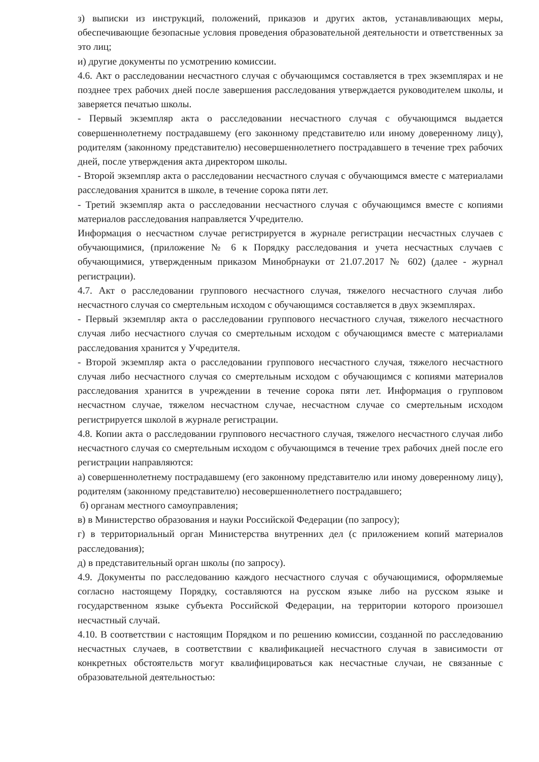з) выписки из инструкций, положений, приказов и других актов, устанавливающих меры, обеспечивающие безопасные условия проведения образовательной деятельности и ответственных за это лиц;
и) другие документы по усмотрению комиссии.
4.6. Акт о расследовании несчастного случая с обучающимся составляется в трех экземплярах и не позднее трех рабочих дней после завершения расследования утверждается руководителем школы, и заверяется печатью школы.
- Первый экземпляр акта о расследовании несчастного случая с обучающимся выдается совершеннолетнему пострадавшему (его законному представителю или иному доверенному лицу), родителям (законному представителю) несовершеннолетнего пострадавшего в течение трех рабочих дней, после утверждения акта директором школы.
- Второй экземпляр акта о расследовании несчастного случая с обучающимся вместе с материалами расследования хранится в школе, в течение сорока пяти лет.
- Третий экземпляр акта о расследовании несчастного случая с обучающимся вместе с копиями материалов расследования направляется Учредителю.
Информация о несчастном случае регистрируется в журнале регистрации несчастных случаев с обучающимися, (приложение № 6 к Порядку расследования и учета несчастных случаев с обучающимися, утвержденным приказом Минобрнауки от 21.07.2017 № 602) (далее - журнал регистрации).
4.7. Акт о расследовании группового несчастного случая, тяжелого несчастного случая либо несчастного случая со смертельным исходом с обучающимся составляется в двух экземплярах.
- Первый экземпляр акта о расследовании группового несчастного случая, тяжелого несчастного случая либо несчастного случая со смертельным исходом с обучающимся вместе с материалами расследования хранится у Учредителя.
- Второй экземпляр акта о расследовании группового несчастного случая, тяжелого несчастного случая либо несчастного случая со смертельным исходом с обучающимся с копиями материалов расследования хранится в учреждении в течение сорока пяти лет. Информация о групповом несчастном случае, тяжелом несчастном случае, несчастном случае со смертельным исходом регистрируется школой в журнале регистрации.
4.8. Копии акта о расследовании группового несчастного случая, тяжелого несчастного случая либо несчастного случая со смертельным исходом с обучающимся в течение трех рабочих дней после его регистрации направляются:
а) совершеннолетнему пострадавшему (его законному представителю или иному доверенному лицу), родителям (законному представителю) несовершеннолетнего пострадавшего;
б) органам местного самоуправления;
в) в Министерство образования и науки Российской Федерации (по запросу);
г) в территориальный орган Министерства внутренних дел (с приложением копий материалов расследования);
д) в представительный орган школы (по запросу).
4.9. Документы по расследованию каждого несчастного случая с обучающимися, оформляемые согласно настоящему Порядку, составляются на русском языке либо на русском языке и государственном языке субъекта Российской Федерации, на территории которого произошел несчастный случай.
4.10. В соответствии с настоящим Порядком и по решению комиссии, созданной по расследованию несчастных случаев, в соответствии с квалификацией несчастного случая в зависимости от конкретных обстоятельств могут квалифицироваться как несчастные случаи, не связанные с образовательной деятельностью: